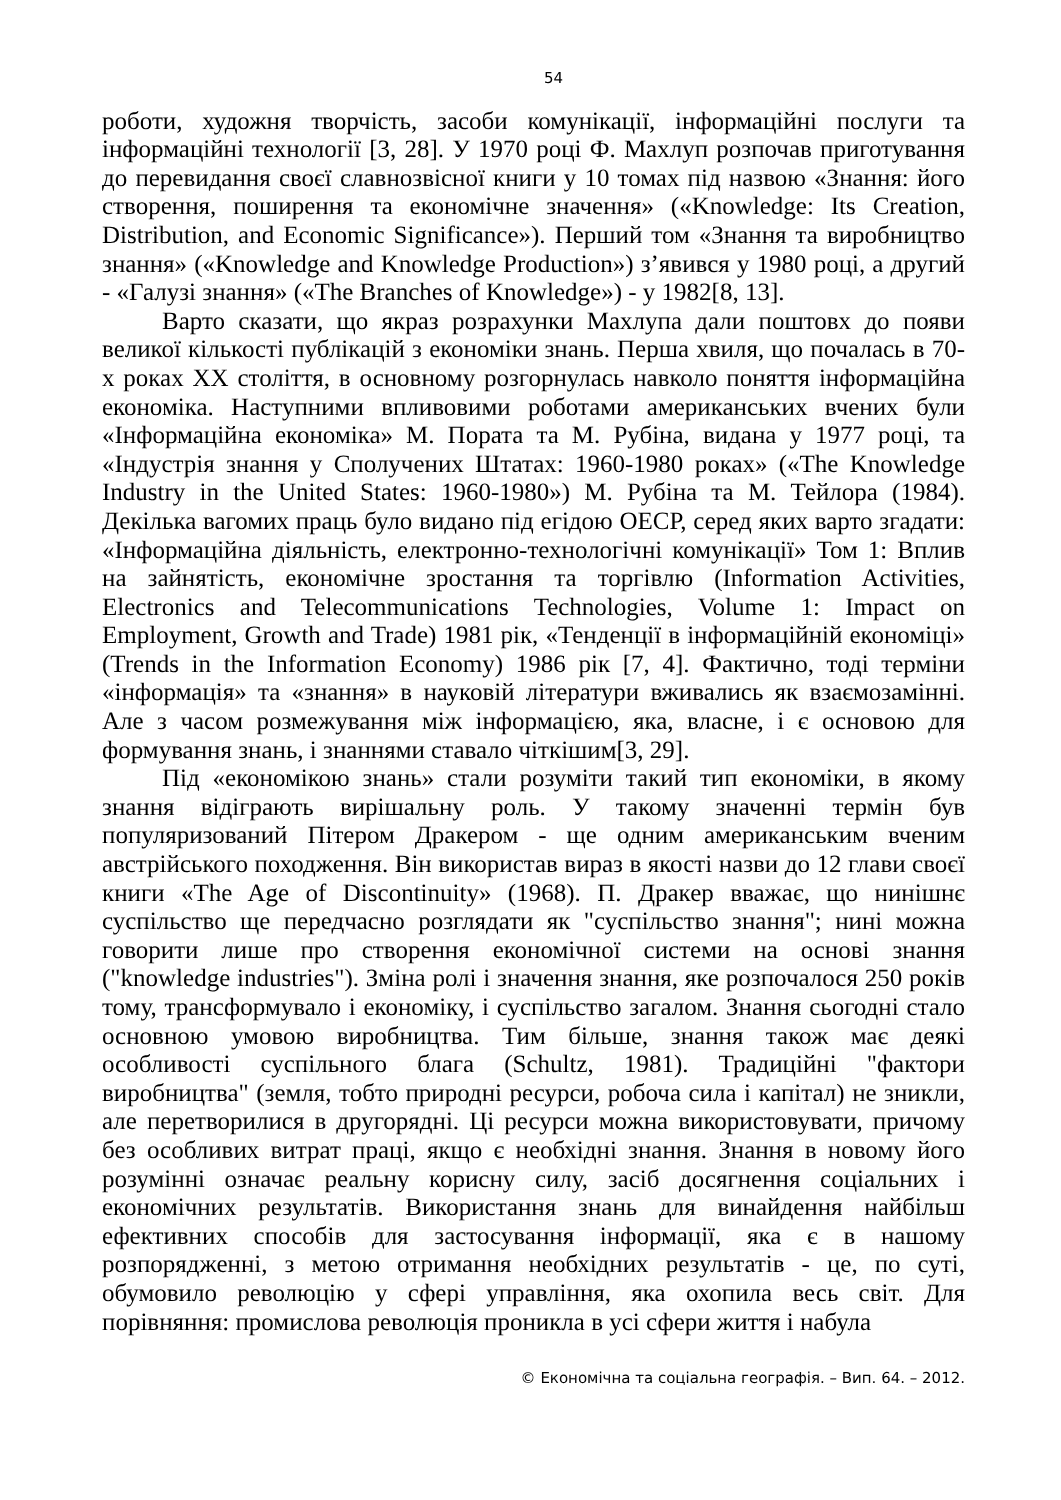54
роботи, художня творчість, засоби комунікації, інформаційні послуги та інформаційні технології [3, 28]. У 1970 році Ф. Махлуп розпочав приготування до перевидання своєї славнозвісної книги у 10 томах під назвою «Знання: його створення, поширення та економічне значення» («Knowledge: Its Creation, Distribution, and Economic Significance»). Перший том «Знання та виробництво знання» («Knowledge and Knowledge Production») з’явився у 1980 році, а другий - «Галузі знання» («The Branches of Knowledge») - у 1982[8, 13].
Варто сказати, що якраз розрахунки Махлупа дали поштовх до появи великої кількості публікацій з економіки знань. Перша хвиля, що почалась в 70-х роках XX століття, в основному розгорнулась навколо поняття інформаційна економіка. Наступними впливовими роботами американських вчених були «Інформаційна економіка» М. Пората та М. Рубіна, видана у 1977 році, та «Індустрія знання у Сполучених Штатах: 1960-1980 роках» («The Knowledge Industry in the United States: 1960-1980») М. Рубіна та М. Тейлора (1984). Декілька вагомих праць було видано під егідою ОЕСР, серед яких варто згадати: «Інформаційна діяльність, електронно-технологічні комунікації» Том 1: Вплив на зайнятість, економічне зростання та торгівлю (Information Activities, Electronics and Telecommunications Technologies, Volume 1: Impact on Employment, Growth and Trade) 1981 рік, «Тенденції в інформаційній економіці» (Trends in the Information Economy) 1986 рік [7, 4]. Фактично, тоді терміни «інформація» та «знання» в науковій літератури вживались як взаємозамінні. Але з часом розмежування між інформацією, яка, власне, і є основою для формування знань, і знаннями ставало чіткішим[3, 29].
Під «економікою знань» стали розуміти такий тип економіки, в якому знання відіграють вирішальну роль. У такому значенні термін був популяризований Пітером Дракером - ще одним американським вченим австрійського походження. Він використав вираз в якості назви до 12 глави своєї книги «The Age of Discontinuity» (1968). П. Дракер вважає, що нинішнє суспільство ще передчасно розглядати як "суспільство знання"; нині можна говорити лише про створення економічної системи на основі знання ("knowledge industries"). Зміна ролі і значення знання, яке розпочалося 250 років тому, трансформувало і економіку, і суспільство загалом. Знання сьогодні стало основною умовою виробництва. Тим більше, знання також має деякі особливості суспільного блага (Schultz, 1981). Традиційні "фактори виробництва" (земля, тобто природні ресурси, робоча сила і капітал) не зникли, але перетворилися в другорядні. Ці ресурси можна використовувати, причому без особливих витрат праці, якщо є необхідні знання. Знання в новому його розумінні означає реальну корисну силу, засіб досягнення соціальних і економічних результатів. Використання знань для винайдення найбільш ефективних способів для застосування інформації, яка є в нашому розпорядженні, з метою отримання необхідних результатів - це, по суті, обумовило революцію у сфері управління, яка охопила весь світ. Для порівняння: промислова революція проникла в усі сфери життя і набула
© Економічна та соціальна географія. – Вип. 64. – 2012.